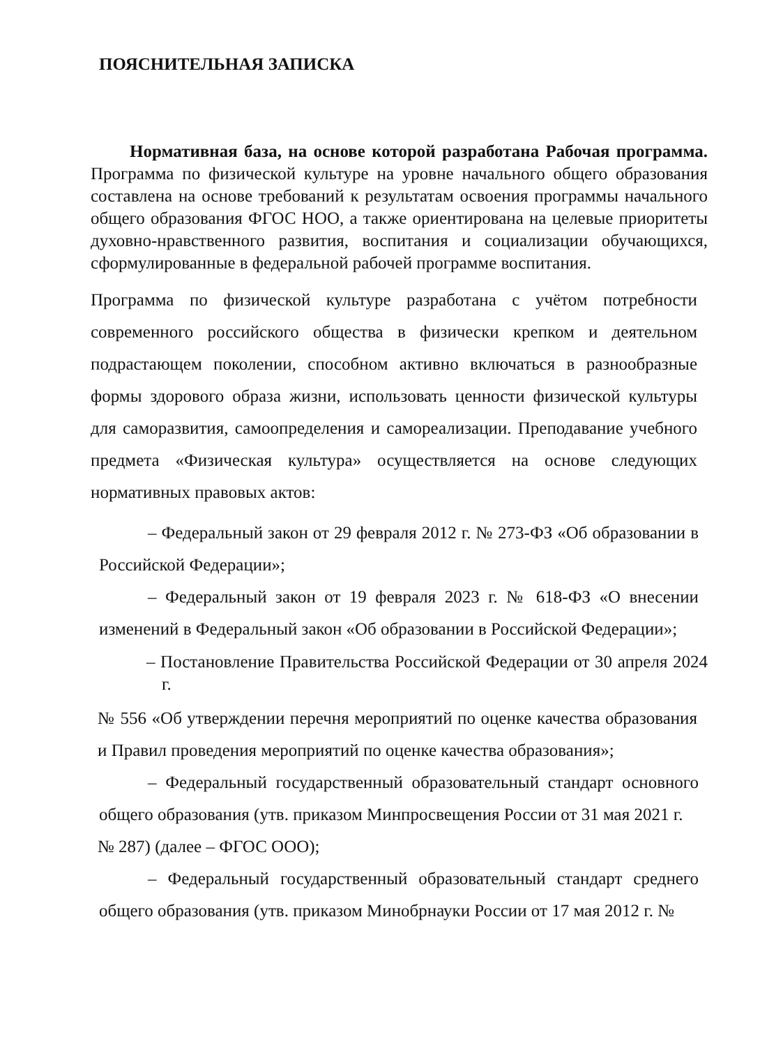ПОЯСНИТЕЛЬНАЯ ЗАПИСКА
Нормативная база, на основе которой разработана Рабочая программа. Программа по физической культуре на уровне начального общего образования составлена на основе требований к результатам освоения программы начального общего образования ФГОС НОО, а также ориентирована на целевые приоритеты духовно-нравственного развития, воспитания и социализации обучающихся, сформулированные в федеральной рабочей программе воспитания.
Программа по физической культуре разработана с учётом потребности современного российского общества в физически крепком и деятельном подрастающем поколении, способном активно включаться в разнообразные формы здорового образа жизни, использовать ценности физической культуры для саморазвития, самоопределения и самореализации. Преподавание учебного предмета «Физическая культура» осуществляется на основе следующих нормативных правовых актов:
– Федеральный закон от 29 февраля 2012 г. № 273-ФЗ «Об образовании в Российской Федерации»;
– Федеральный закон от 19 февраля 2023 г. № 618-ФЗ «О внесении изменений в Федеральный закон «Об образовании в Российской Федерации»;
– Постановление Правительства Российской Федерации от 30 апреля 2024 г.
№ 556 «Об утверждении перечня мероприятий по оценке качества образования и Правил проведения мероприятий по оценке качества образования»;
– Федеральный государственный образовательный стандарт основного общего образования (утв. приказом Минпросвещения России от 31 мая 2021 г.
№ 287) (далее – ФГОС ООО);
– Федеральный государственный образовательный стандарт среднего общего образования (утв. приказом Минобрнауки России от 17 мая 2012 г. №